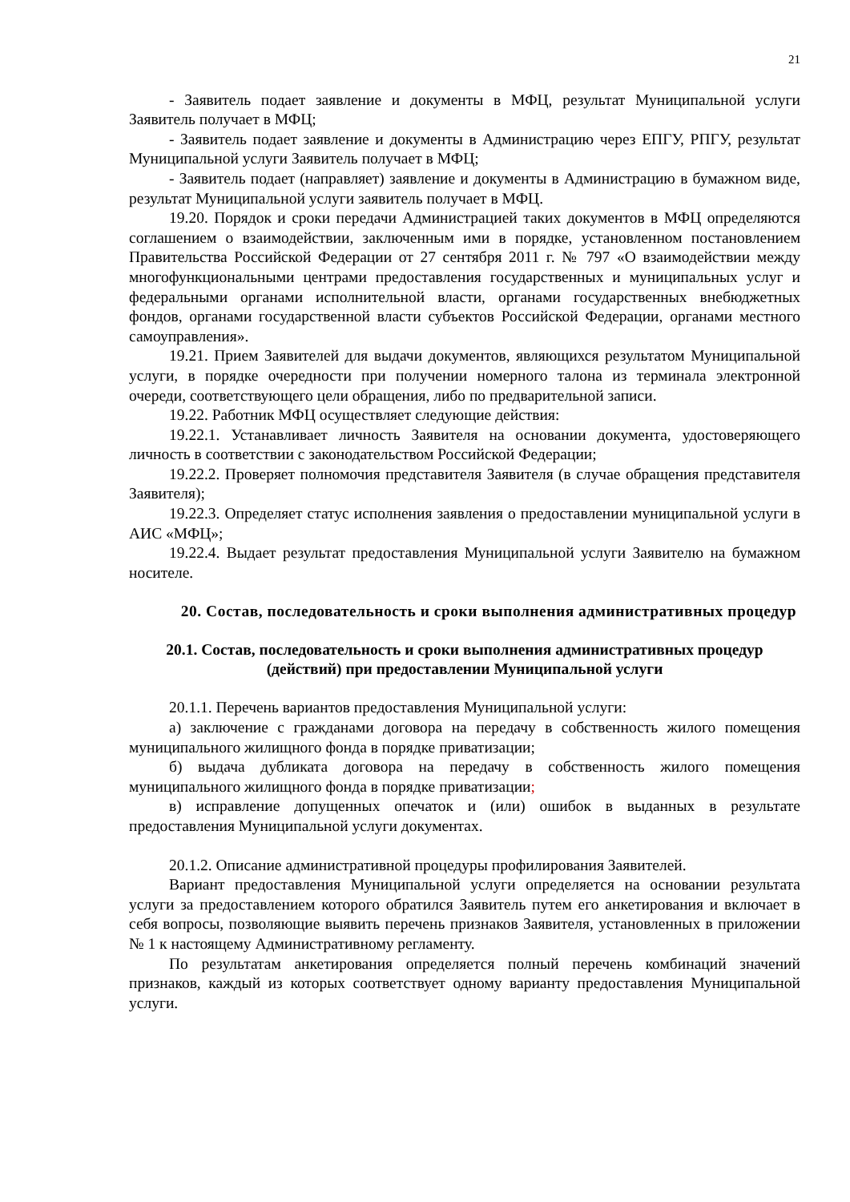21
- Заявитель подает заявление и документы в МФЦ, результат Муниципальной услуги Заявитель получает в МФЦ;
- Заявитель подает заявление и документы в Администрацию через ЕПГУ, РПГУ, результат Муниципальной услуги Заявитель получает в МФЦ;
- Заявитель подает (направляет) заявление и документы в Администрацию в бумажном виде, результат Муниципальной услуги заявитель получает в МФЦ.
19.20. Порядок и сроки передачи Администрацией таких документов в МФЦ определяются соглашением о взаимодействии, заключенным ими в порядке, установленном постановлением Правительства Российской Федерации от 27 сентября 2011 г. № 797 «О взаимодействии между многофункциональными центрами предоставления государственных и муниципальных услуг и федеральными органами исполнительной власти, органами государственных внебюджетных фондов, органами государственной власти субъектов Российской Федерации, органами местного самоуправления».
19.21. Прием Заявителей для выдачи документов, являющихся результатом Муниципальной услуги, в порядке очередности при получении номерного талона из терминала электронной очереди, соответствующего цели обращения, либо по предварительной записи.
19.22. Работник МФЦ осуществляет следующие действия:
19.22.1. Устанавливает личность Заявителя на основании документа, удостоверяющего личность в соответствии с законодательством Российской Федерации;
19.22.2. Проверяет полномочия представителя Заявителя (в случае обращения представителя Заявителя);
19.22.3. Определяет статус исполнения заявления о предоставлении муниципальной услуги в АИС «МФЦ»;
19.22.4. Выдает результат предоставления Муниципальной услуги Заявителю на бумажном носителе.
20. Состав, последовательность и сроки выполнения административных процедур
20.1. Состав, последовательность и сроки выполнения административных процедур (действий) при предоставлении Муниципальной услуги
20.1.1. Перечень вариантов предоставления Муниципальной услуги:
а) заключение с гражданами договора на передачу в собственность жилого помещения муниципального жилищного фонда в порядке приватизации;
б) выдача дубликата договора на передачу в собственность жилого помещения муниципального жилищного фонда в порядке приватизации;
в) исправление допущенных опечаток и (или) ошибок в выданных в результате предоставления Муниципальной услуги документах.
20.1.2. Описание административной процедуры профилирования Заявителей.
Вариант предоставления Муниципальной услуги определяется на основании результата услуги за предоставлением которого обратился Заявитель путем его анкетирования и включает в себя вопросы, позволяющие выявить перечень признаков Заявителя, установленных в приложении № 1 к настоящему Административному регламенту.
По результатам анкетирования определяется полный перечень комбинаций значений признаков, каждый из которых соответствует одному варианту предоставления Муниципальной услуги.